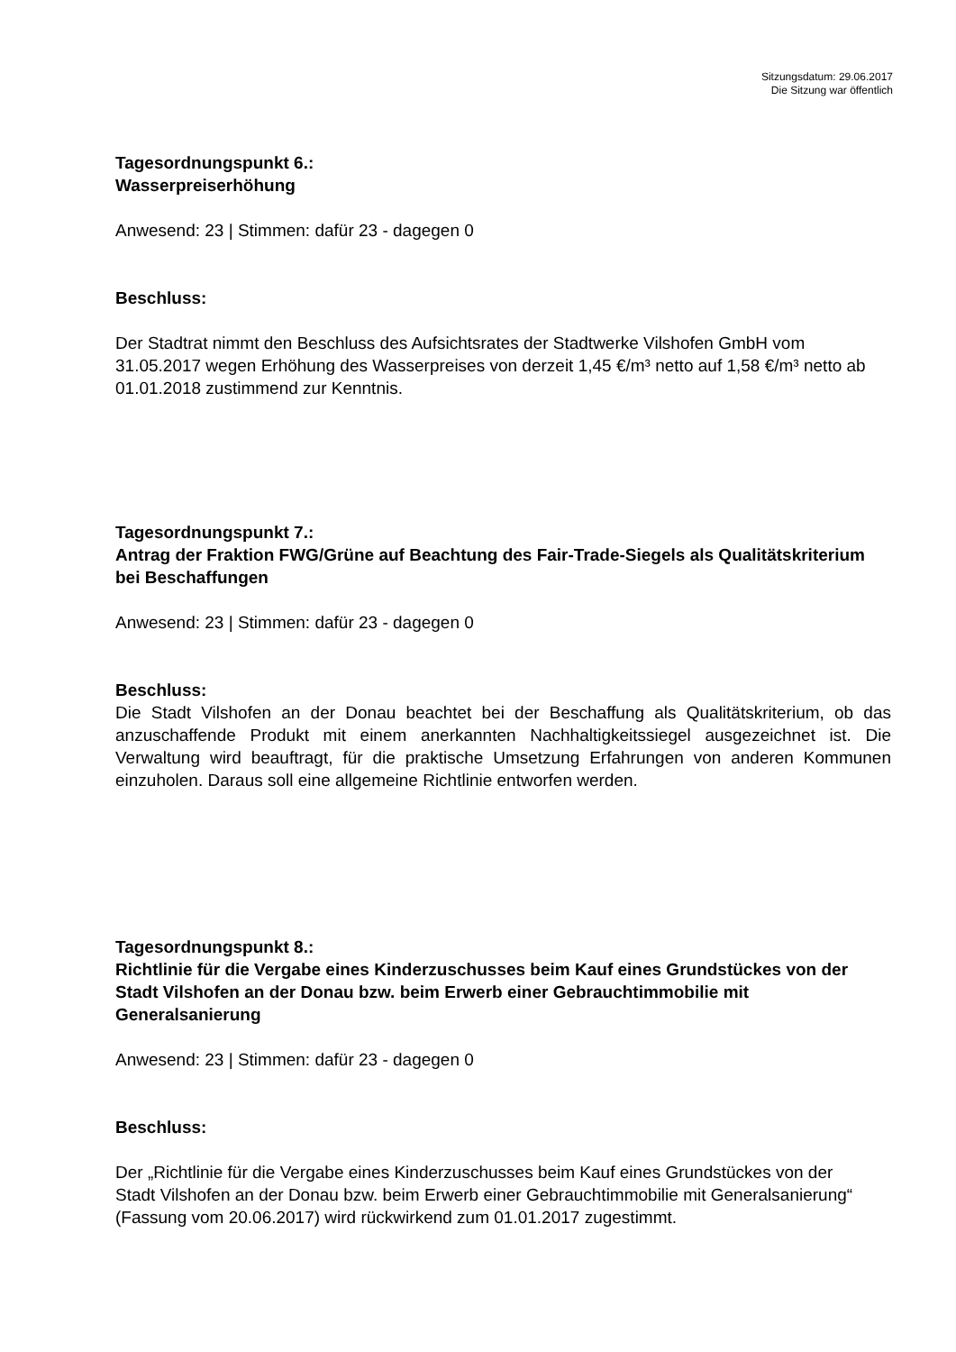Sitzungsdatum: 29.06.2017
Die Sitzung war öffentlich
Tagesordnungspunkt 6.:
Wasserpreiserhöhung
Anwesend: 23 | Stimmen: dafür 23 - dagegen 0
Beschluss:
Der Stadtrat nimmt den Beschluss des Aufsichtsrates der Stadtwerke Vilshofen GmbH vom 31.05.2017 wegen Erhöhung des Wasserpreises von derzeit 1,45 €/m³ netto auf 1,58 €/m³ netto ab 01.01.2018 zustimmend zur Kenntnis.
Tagesordnungspunkt 7.:
Antrag der Fraktion FWG/Grüne auf Beachtung des Fair-Trade-Siegels als Qualitätskriterium bei Beschaffungen
Anwesend: 23 | Stimmen: dafür 23 - dagegen 0
Beschluss:
Die Stadt Vilshofen an der Donau beachtet bei der Beschaffung als Qualitätskriterium, ob das anzuschaffende Produkt mit einem anerkannten Nachhaltigkeitssiegel ausgezeichnet ist. Die Verwaltung wird beauftragt, für die praktische Umsetzung Erfahrungen von anderen Kommunen einzuholen. Daraus soll eine allgemeine Richtlinie entworfen werden.
Tagesordnungspunkt 8.:
Richtlinie für die Vergabe eines Kinderzuschusses beim Kauf eines Grundstückes von der Stadt Vilshofen an der Donau bzw. beim Erwerb einer Gebrauchtimmobilie mit Generalsanierung
Anwesend: 23 | Stimmen: dafür 23 - dagegen 0
Beschluss:
Der „Richtlinie für die Vergabe eines Kinderzuschusses beim Kauf eines Grundstückes von der Stadt Vilshofen an der Donau bzw. beim Erwerb einer Gebrauchtimmobilie mit Generalsanierung“ (Fassung vom 20.06.2017) wird rückwirkend zum 01.01.2017 zugestimmt.